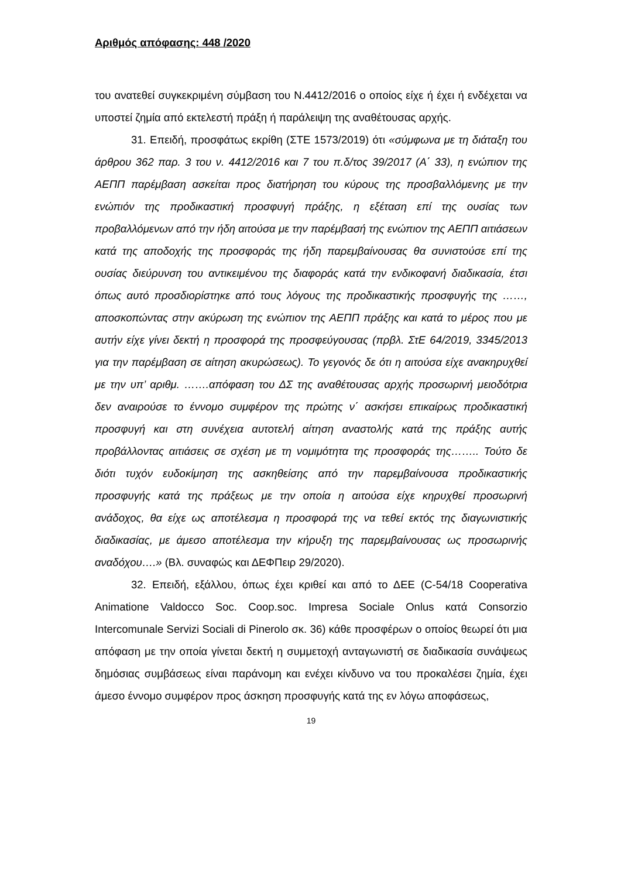Αριθμός απόφασης: 448 /2020
του ανατεθεί συγκεκριμένη σύμβαση του Ν.4412/2016 ο οποίος είχε ή έχει ή ενδέχεται να υποστεί ζημία από εκτελεστή πράξη ή παράλειψη της αναθέτουσας αρχής.
31. Επειδή, προσφάτως εκρίθη (ΣΤΕ 1573/2019) ότι «σύμφωνα με τη διάταξη του άρθρου 362 παρ. 3 του ν. 4412/2016 και 7 του π.δ/τος 39/2017 (Α΄ 33), η ενώπιον της ΑΕΠΠ παρέμβαση ασκείται προς διατήρηση του κύρους της προσβαλλόμενης με την ενώπιόν της προδικαστική προσφυγή πράξης, η εξέταση επί της ουσίας των προβαλλόμενων από την ήδη αιτούσα με την παρέμβασή της ενώπιον της ΑΕΠΠ αιτιάσεων κατά της αποδοχής της προσφοράς της ήδη παρεμβαίνουσας θα συνιστούσε επί της ουσίας διεύρυνση του αντικειμένου της διαφοράς κατά την ενδικοφανή διαδικασία, έτσι όπως αυτό προσδιορίστηκε από τους λόγους της προδικαστικής προσφυγής της ……, αποσκοπώντας στην ακύρωση της ενώπιον της ΑΕΠΠ πράξης και κατά το μέρος που με αυτήν είχε γίνει δεκτή η προσφορά της προσφεύγουσας (πρβλ. ΣτΕ 64/2019, 3345/2013 για την παρέμβαση σε αίτηση ακυρώσεως). Το γεγονός δε ότι η αιτούσα είχε ανακηρυχθεί με την υπ’ αριθμ. …….απόφαση του ΔΣ της αναθέτουσας αρχής προσωρινή μειοδότρια δεν αναιρούσε το έννομο συμφέρον της πρώτης ν΄ ασκήσει επικαίρως προδικαστική προσφυγή και στη συνέχεια αυτοτελή αίτηση αναστολής κατά της πράξης αυτής προβάλλοντας αιτιάσεις σε σχέση με τη νομιμότητα της προσφοράς της…….. Τούτο δε διότι τυχόν ευδοκίμηση της ασκηθείσης από την παρεμβαίνουσα προδικαστικής προσφυγής κατά της πράξεως με την οποία η αιτούσα είχε κηρυχθεί προσωρινή ανάδοχος, θα είχε ως αποτέλεσμα η προσφορά της να τεθεί εκτός της διαγωνιστικής διαδικασίας, με άμεσο αποτέλεσμα την κήρυξη της παρεμβαίνουσας ως προσωρινής αναδόχου….» (Βλ. συναφώς και ΔΕΦΠειρ 29/2020).
32. Επειδή, εξάλλου, όπως έχει κριθεί και από το ΔΕΕ (C-54/18 Cooperativa Animatione Valdocco Soc. Coop.soc. Impresa Sociale Onlus κατά Consorzio Intercomunale Servizi Sociali di Pinerolo σκ. 36) κάθε προσφέρων ο οποίος θεωρεί ότι μια απόφαση με την οποία γίνεται δεκτή η συμμετοχή ανταγωνιστή σε διαδικασία συνάψεως δημόσιας συμβάσεως είναι παράνομη και ενέχει κίνδυνο να του προκαλέσει ζημία, έχει άμεσο έννομο συμφέρον προς άσκηση προσφυγής κατά της εν λόγω αποφάσεως,
19